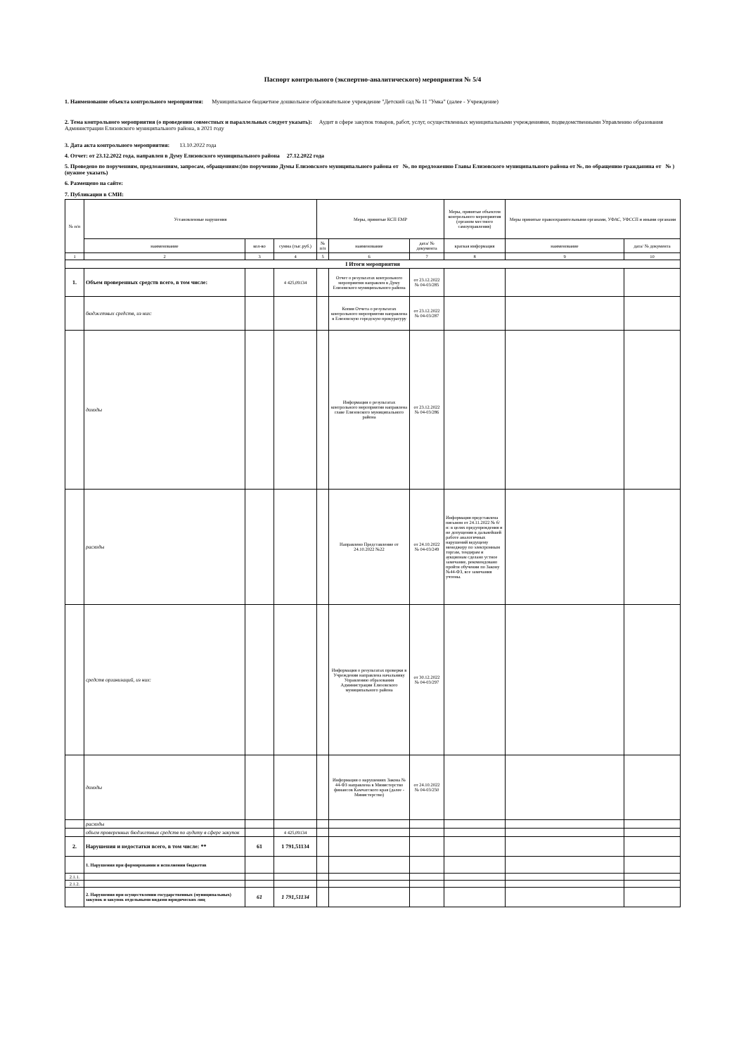Паспорт контрольного (экспертно-аналитического) мероприятия № 5/4
1. Наименование объекта контрольного мероприятия: Муниципальное бюджетное дошкольное образовательное учреждение "Детский сад № 11 "Умка" (далее - Учреждение)
2. Тема контрольного мероприятия (о проведении совместных и параллельных следует указать): Аудит в сфере закупок товаров, работ, услуг, осуществленных муниципальными учреждениями, подведомственными Управлению образования Администрации Елизовского муниципального района, в 2021 году
3. Дата акта контрольного мероприятия: 13.10.2022 года
4. Отчет: от 23.12.2022 года, направлен в Думу Елизовского муниципального района 27.12.2022 года
5. Проведено по поручениям, предложениям, запросам, обращениям:(по поручению Думы Елизовского муниципального района от №, по предложению Главы Елизовского муниципального района от №, по обращению гражданина от № ) (нужное указать)
6. Размещено на сайте:
7. Публикации в СМИ:
| № п/п | Установленные нарушения | | | Меры, принятые КСП ЕМР | | | Меры, принятые объектом контрольного мероприятия (органом местного самоуправления) | Меры принятые правоохранительными органами, УФАС, УФССП и иными органами | |
| | наименование | кол-во | сумма (тыс.руб.) | № п/п | наименование | дата/ № документа | краткая информация | наименование | дата/ № документа |
| 1 | 2 | 3 | 4 | 5 | 6 | 7 | 8 | 9 | 10 |
| I Итоги мероприятия | | | | | | | | | |
| 1. | Объем проверенных средств всего, в том числе: | | 4 425,09134 | | Отчет о результатах контрольного мероприятия направлен в Думу Елизовского муниципального района | от 23.12.2022 № 04-03/285 | | | |
| | бюджетных средств, из них: | | | | Копия Отчета о результатах контрольного мероприятия направлена в Елизовскую городскую прокуратуру | от 23.12.2022 № 04-03/287 | | | |
| | доходы | | | | Информация о результатах контрольного мероприятия направлена главе Елизовского муниципального района | от 23.12.2022 № 04-03/286 | | | |
| | расходы | | | | Направлено Представление от 24.10.2022 №22 | от 24.10.2022 № 04-03/249 | Информация представлена письмом от 24.11.2022 № б/н: в целях предупреждения и не допущения в дальнейшей работе аналогичных нарушений ведущему менеджеру по электронным торгам, тендирам и аукционам сделано устное замечание, рекомендовано пройти обучении по Закону №44-ФЗ, все замечания учтены. | | |
| | средств организаций, из них: | | | | Информация о результатах проверки в Учреждении направлена начальнику Управлению образования Администрации Елизовского муниципального района | от 30.12.2022 № 04-03/297 | | | |
| | доходы | | | | Информация о нарушениях Закона № 44-ФЗ направлена в Министерство финансов Камчатского края (далее - Министерство) | от 24.10.2022 № 04-03/250 | | | |
| | расходы | | | | | | | | |
| | объем проверенных бюджетных средств по аудиту в сфере закупок | | 4 425,09134 | | | | | | |
| 2. | Нарушения и недостатки всего, в том числе: ** | 61 | 1 791,51134 | | | | | | |
| | 1. Нарушения при формировании и исполнении бюджетов | | | | | | | | |
| 2.1.1. | | | | | | | | | |
| 2.1.2. | | | | | | | | | |
| | 2. Нарушения при осуществлении государственных (муниципальных) закупок и закупок отдельными видами юридических лиц | 61 | 1 791,51134 | | | | | | |